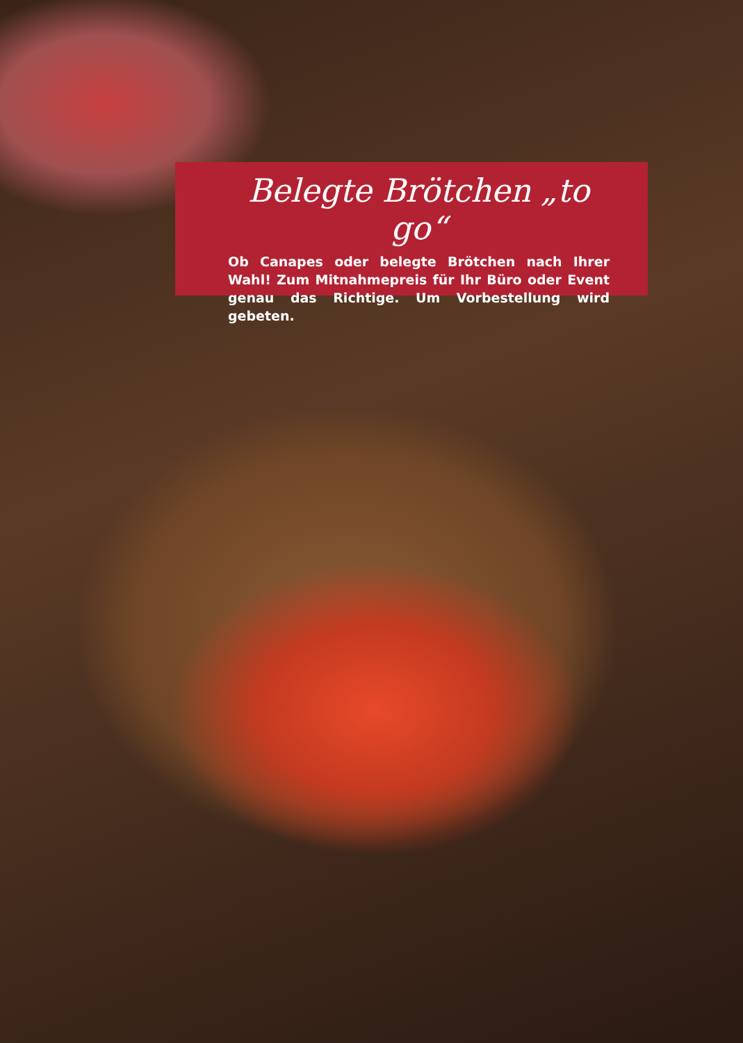Belegte Brötchen „to go“
Ob Canapes oder belegte Brötchen nach Ihrer Wahl! Zum Mitnahmepreis für Ihr Büro oder Event genau das Richtige. Um Vorbestellung wird gebeten.